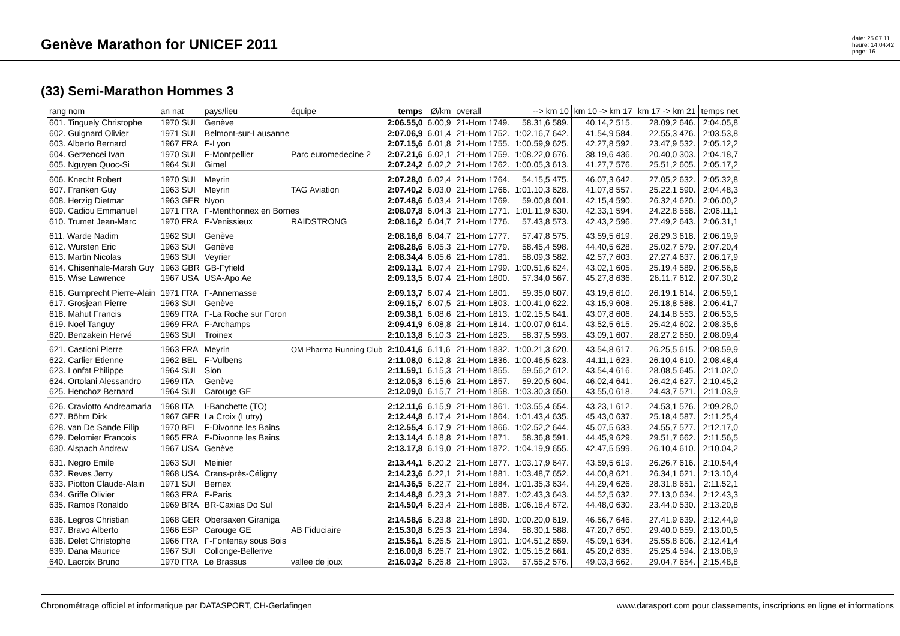Genève Marathon for UNICEF 2011
date: 25.07.11
heure: 14:04:42
page: 16
(33) Semi-Marathon Hommes 3
| rang nom | an nat | pays/lieu | équipe | temps | Ø/km | overall | --> km 10 | km 10 -> km 17 | km 17 -> km 21 | temps net |
| --- | --- | --- | --- | --- | --- | --- | --- | --- | --- | --- |
| 601. Tinguely Christophe | 1970 SUI | Genève | | 2:06.55,0 | 6.00,9 | 21-Hom 1749. | 58.31,6 589. | 40.14,2 515. | 28.09,2 646. | 2:04.05,8 |
| 602. Guignard Olivier | 1971 SUI | Belmont-sur-Lausanne | | 2:07.06,9 | 6.01,4 | 21-Hom 1752. | 1:02.16,7 642. | 41.54,9 584. | 22.55,3 476. | 2:03.53,8 |
| 603. Alberto Bernard | 1967 FRA | F-Lyon | | 2:07.15,6 | 6.01,8 | 21-Hom 1755. | 1:00.59,9 625. | 42.27,8 592. | 23.47,9 532. | 2:05.12,2 |
| 604. Gerzencei Ivan | 1970 SUI | F-Montpellier | Parc euromedecine 2 | 2:07.21,6 | 6.02,1 | 21-Hom 1759. | 1:08.22,0 676. | 38.19,6 436. | 20.40,0 303. | 2:04.18,7 |
| 605. Nguyen Quoc-Si | 1964 SUI | Gimel | | 2:07.24,2 | 6.02,2 | 21-Hom 1762. | 1:00.05,3 613. | 41.27,7 576. | 25.51,2 605. | 2:05.17,2 |
| 606. Knecht Robert | 1970 SUI | Meyrin | | 2:07.28,0 | 6.02,4 | 21-Hom 1764. | 54.15,5 475. | 46.07,3 642. | 27.05,2 632. | 2:05.32,8 |
| 607. Franken Guy | 1963 SUI | Meyrin | TAG Aviation | 2:07.40,2 | 6.03,0 | 21-Hom 1766. | 1:01.10,3 628. | 41.07,8 557. | 25.22,1 590. | 2:04.48,3 |
| 608. Herzig Dietmar | 1963 GER | Nyon | | 2:07.48,6 | 6.03,4 | 21-Hom 1769. | 59.00,8 601. | 42.15,4 590. | 26.32,4 620. | 2:06.00,2 |
| 609. Cadiou Emmanuel | 1971 FRA | F-Menthonnex en Bornes | | 2:08.07,8 | 6.04,3 | 21-Hom 1771. | 1:01.11,9 630. | 42.33,1 594. | 24.22,8 558. | 2:06.11,1 |
| 610. Trumet Jean-Marc | 1970 FRA | F-Venissieux | RAIDSTRONG | 2:08.16,2 | 6.04,7 | 21-Hom 1776. | 57.43,8 573. | 42.43,2 596. | 27.49,2 643. | 2:06.31,1 |
| 611. Warde Nadim | 1962 SUI | Genève | | 2:08.16,6 | 6.04,7 | 21-Hom 1777. | 57.47,8 575. | 43.59,5 619. | 26.29,3 618. | 2:06.19,9 |
| 612. Wursten Eric | 1963 SUI | Genève | | 2:08.28,6 | 6.05,3 | 21-Hom 1779. | 58.45,4 598. | 44.40,5 628. | 25.02,7 579. | 2:07.20,4 |
| 613. Martin Nicolas | 1963 SUI | Veyrier | | 2:08.34,4 | 6.05,6 | 21-Hom 1781. | 58.09,3 582. | 42.57,7 603. | 27.27,4 637. | 2:06.17,9 |
| 614. Chisenhale-Marsh Guy | 1963 GBR | GB-Fyfield | | 2:09.13,1 | 6.07,4 | 21-Hom 1799. | 1:00.51,6 624. | 43.02,1 605. | 25.19,4 589. | 2:06.56,6 |
| 615. Wise Lawrence | 1967 USA | USA-Apo Ae | | 2:09.13,5 | 6.07,4 | 21-Hom 1800. | 57.34,0 567. | 45.27,8 636. | 26.11,7 612. | 2:07.30,2 |
| 616. Gumprecht Pierre-Alain | 1971 FRA | F-Annemasse | | 2:09.13,7 | 6.07,4 | 21-Hom 1801. | 59.35,0 607. | 43.19,6 610. | 26.19,1 614. | 2:06.59,1 |
| 617. Grosjean Pierre | 1963 SUI | Genève | | 2:09.15,7 | 6.07,5 | 21-Hom 1803. | 1:00.41,0 622. | 43.15,9 608. | 25.18,8 588. | 2:06.41,7 |
| 618. Mahut Francis | 1969 FRA | F-La Roche sur Foron | | 2:09.38,1 | 6.08,6 | 21-Hom 1813. | 1:02.15,5 641. | 43.07,8 606. | 24.14,8 553. | 2:06.53,5 |
| 619. Noel Tanguy | 1969 FRA | F-Archamps | | 2:09.41,9 | 6.08,8 | 21-Hom 1814. | 1:00.07,0 614. | 43.52,5 615. | 25.42,4 602. | 2:08.35,6 |
| 620. Benzakein Hervé | 1963 SUI | Troinex | | 2:10.13,8 | 6.10,3 | 21-Hom 1823. | 58.37,5 593. | 43.09,1 607. | 28.27,2 650. | 2:08.09,4 |
| 621. Castioni Pierre | 1963 FRA | Meyrin | OM Pharma Running Club | 2:10.41,6 | 6.11,6 | 21-Hom 1832. | 1:00.21,3 620. | 43.54,8 617. | 26.25,5 615. | 2:08.59,9 |
| 622. Carlier Etienne | 1962 BEL | F-Vulbens | | 2:11.08,0 | 6.12,8 | 21-Hom 1836. | 1:00.46,5 623. | 44.11,1 623. | 26.10,4 610. | 2:08.48,4 |
| 623. Lonfat Philippe | 1964 SUI | Sion | | 2:11.59,1 | 6.15,3 | 21-Hom 1855. | 59.56,2 612. | 43.54,4 616. | 28.08,5 645. | 2:11.02,0 |
| 624. Ortolani Alessandro | 1969 ITA | Genève | | 2:12.05,3 | 6.15,6 | 21-Hom 1857. | 59.20,5 604. | 46.02,4 641. | 26.42,4 627. | 2:10.45,2 |
| 625. Henchoz Bernard | 1964 SUI | Carouge GE | | 2:12.09,0 | 6.15,7 | 21-Hom 1858. | 1:03.30,3 650. | 43.55,0 618. | 24.43,7 571. | 2:11.03,9 |
| 626. Craviotto Andreamaria | 1968 ITA | I-Banchette (TO) | | 2:12.11,6 | 6.15,9 | 21-Hom 1861. | 1:03.55,4 654. | 43.23,1 612. | 24.53,1 576. | 2:09.28,0 |
| 627. Böhm Dirk | 1967 GER | La Croix (Lutry) | | 2:12.44,8 | 6.17,4 | 21-Hom 1864. | 1:01.43,4 635. | 45.43,0 637. | 25.18,4 587. | 2:11.25,4 |
| 628. van De Sande Filip | 1970 BEL | F-Divonne les Bains | | 2:12.55,4 | 6.17,9 | 21-Hom 1866. | 1:02.52,2 644. | 45.07,5 633. | 24.55,7 577. | 2:12.17,0 |
| 629. Delomier Francois | 1965 FRA | F-Divonne les Bains | | 2:13.14,4 | 6.18,8 | 21-Hom 1871. | 58.36,8 591. | 44.45,9 629. | 29.51,7 662. | 2:11.56,5 |
| 630. Alspach Andrew | 1967 USA | Genève | | 2:13.17,8 | 6.19,0 | 21-Hom 1872. | 1:04.19,9 655. | 42.47,5 599. | 26.10,4 610. | 2:10.04,2 |
| 631. Negro Emile | 1963 SUI | Meinier | | 2:13.44,1 | 6.20,2 | 21-Hom 1877. | 1:03.17,9 647. | 43.59,5 619. | 26.26,7 616. | 2:10.54,4 |
| 632. Reves Jerry | 1968 USA | Crans-près-Céligny | | 2:14.23,6 | 6.22,1 | 21-Hom 1881. | 1:03.48,7 652. | 44.00,8 621. | 26.34,1 621. | 2:13.10,4 |
| 633. Piotton Claude-Alain | 1971 SUI | Bernex | | 2:14.36,5 | 6.22,7 | 21-Hom 1884. | 1:01.35,3 634. | 44.29,4 626. | 28.31,8 651. | 2:11.52,1 |
| 634. Griffe Olivier | 1963 FRA | F-Paris | | 2:14.48,8 | 6.23,3 | 21-Hom 1887. | 1:02.43,3 643. | 44.52,5 632. | 27.13,0 634. | 2:12.43,3 |
| 635. Ramos Ronaldo | 1969 BRA | BR-Caxias Do Sul | | 2:14.50,4 | 6.23,4 | 21-Hom 1888. | 1:06.18,4 672. | 44.48,0 630. | 23.44,0 530. | 2:13.20,8 |
| 636. Legros Christian | 1968 GER | Obersaxen Giraniga | | 2:14.58,6 | 6.23,8 | 21-Hom 1890. | 1:00.20,0 619. | 46.56,7 646. | 27.41,9 639. | 2:12.44,9 |
| 637. Bravo Alberto | 1966 ESP | Carouge GE | AB Fiduciaire | 2:15.30,8 | 6.25,3 | 21-Hom 1894. | 58.30,1 588. | 47.20,7 650. | 29.40,0 659. | 2:13.00,5 |
| 638. Delet Christophe | 1966 FRA | F-Fontenay sous Bois | | 2:15.56,1 | 6.26,5 | 21-Hom 1901. | 1:04.51,2 659. | 45.09,1 634. | 25.55,8 606. | 2:12.41,4 |
| 639. Dana Maurice | 1967 SUI | Collonge-Bellerive | | 2:16.00,8 | 6.26,7 | 21-Hom 1902. | 1:05.15,2 661. | 45.20,2 635. | 25.25,4 594. | 2:13.08,9 |
| 640. Lacroix Bruno | 1970 FRA | Le Brassus | vallee de joux | 2:16.03,2 | 6.26,8 | 21-Hom 1903. | 57.55,2 576. | 49.03,3 662. | 29.04,7 654. | 2:15.48,8 |
Chronométrage officiel et informatique par DATASPORT, CH-Gerlafingen www.datasport.com pour classements, inscriptions en ligne et informations